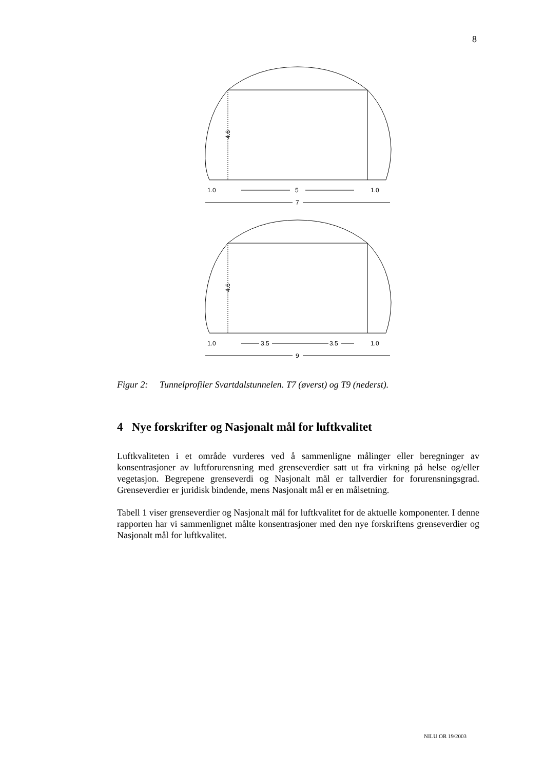8
1.0
5
1.0
7
1.0
3.5
3.5
1.0
9
4.6
4.6
Figur 2: Tunnelprofiler Svartdalstunnelen. T7 (øverst) og T9 (nederst).
4 Nye forskrifter og Nasjonalt mål for luftkvalitet
Luftkvaliteten i et område vurderes ved å sammenligne målinger eller beregninger av konsentrasjoner av luftforurensning med grenseverdier satt ut fra virkning på helse og/eller vegetasjon. Begrepene grenseverdi og Nasjonalt mål er tallverdier for forurensningsgrad. Grenseverdier er juridisk bindende, mens Nasjonalt mål er en målsetning.
Tabell 1 viser grenseverdier og Nasjonalt mål for luftkvalitet for de aktuelle komponenter. I denne rapporten har vi sammenlignet målte konsentrasjoner med den nye forskriftens grenseverdier og Nasjonalt mål for luftkvalitet.
NILU OR 19/2003